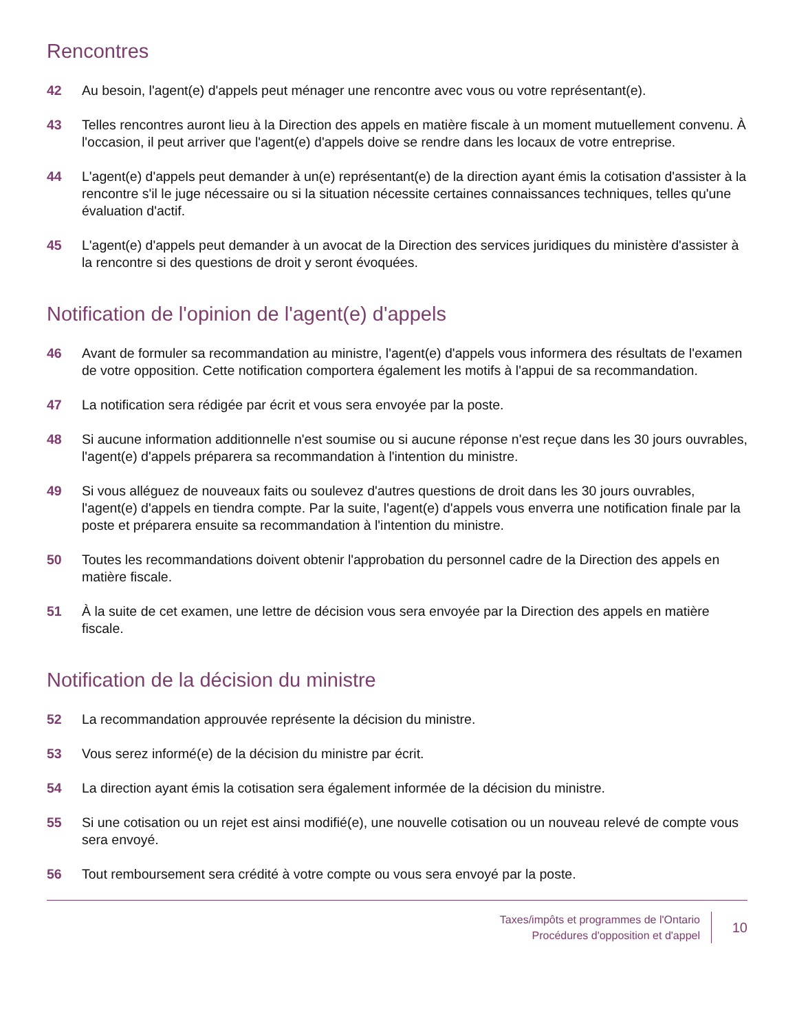Rencontres
42 Au besoin, l'agent(e) d'appels peut ménager une rencontre avec vous ou votre représentant(e).
43 Telles rencontres auront lieu à la Direction des appels en matière fiscale à un moment mutuellement convenu. À l'occasion, il peut arriver que l'agent(e) d'appels doive se rendre dans les locaux de votre entreprise.
44 L'agent(e) d'appels peut demander à un(e) représentant(e) de la direction ayant émis la cotisation d'assister à la rencontre s'il le juge nécessaire ou si la situation nécessite certaines connaissances techniques, telles qu'une évaluation d'actif.
45 L'agent(e) d'appels peut demander à un avocat de la Direction des services juridiques du ministère d'assister à la rencontre si des questions de droit y seront évoquées.
Notification de l'opinion de l'agent(e) d'appels
46 Avant de formuler sa recommandation au ministre, l'agent(e) d'appels vous informera des résultats de l'examen de votre opposition. Cette notification comportera également les motifs à l'appui de sa recommandation.
47 La notification sera rédigée par écrit et vous sera envoyée par la poste.
48 Si aucune information additionnelle n'est soumise ou si aucune réponse n'est reçue dans les 30 jours ouvrables, l'agent(e) d'appels préparera sa recommandation à l'intention du ministre.
49 Si vous alléguez de nouveaux faits ou soulevez d'autres questions de droit dans les 30 jours ouvrables, l'agent(e) d'appels en tiendra compte. Par la suite, l'agent(e) d'appels vous enverra une notification finale par la poste et préparera ensuite sa recommandation à l'intention du ministre.
50 Toutes les recommandations doivent obtenir l'approbation du personnel cadre de la Direction des appels en matière fiscale.
51 À la suite de cet examen, une lettre de décision vous sera envoyée par la Direction des appels en matière fiscale.
Notification de la décision du ministre
52 La recommandation approuvée représente la décision du ministre.
53 Vous serez informé(e) de la décision du ministre par écrit.
54 La direction ayant émis la cotisation sera également informée de la décision du ministre.
55 Si une cotisation ou un rejet est ainsi modifié(e), une nouvelle cotisation ou un nouveau relevé de compte vous sera envoyé.
56 Tout remboursement sera crédité à votre compte ou vous sera envoyé par la poste.
Taxes/impôts et programmes de l'Ontario
Procédures d'opposition et d'appel
10